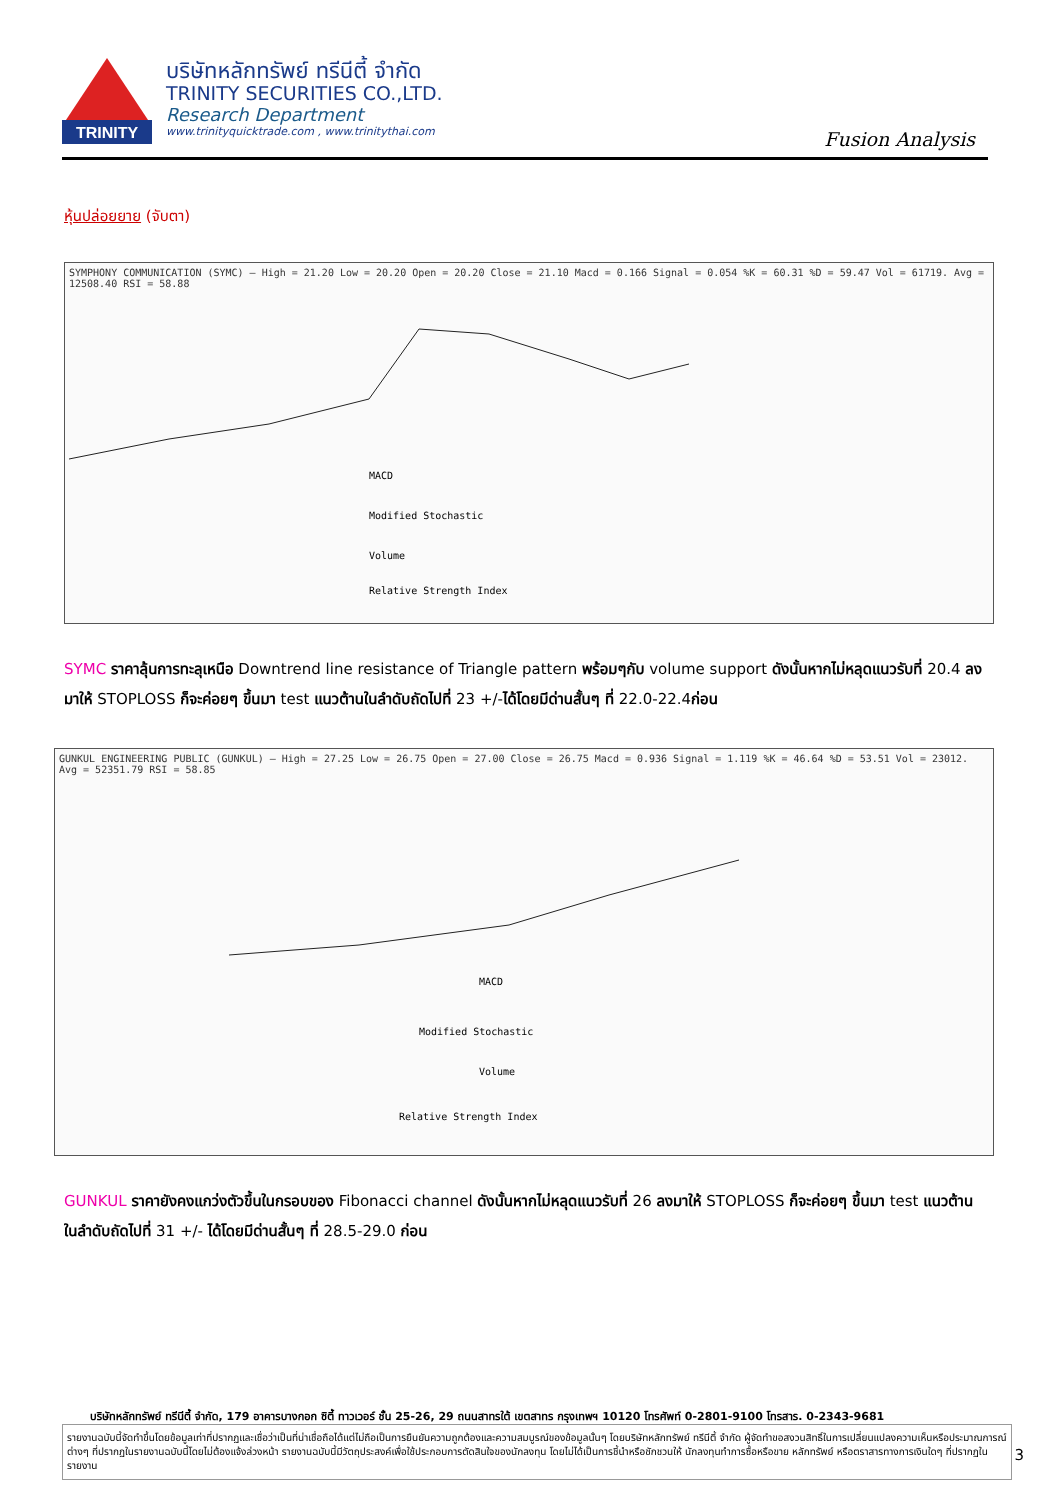TRINITY
บริษัทหลักทรัพย์ ทรีนีตี้ จำกัด
TRINITY SECURITIES CO.,LTD.
Research Department
www.trinityquicktrade.com , www.trinitythai.com
Fusion Analysis
หุ้นปล่อยยาย (จับตา)
SYMPHONY COMMUNICATION (SYMC) — High = 21.20 Low = 20.20 Open = 20.20 Close = 21.10 Macd = 0.166 Signal = 0.054 %K = 60.31 %D = 59.47 Vol = 61719. Avg = 12508.40 RSI = 58.88
MACD
Modified Stochastic
Volume
Relative Strength Index
SYMC ราคาลุ้นการทะลุเหนือ Downtrend line resistance of Triangle pattern พร้อมๆกับ volume support ดังนั้นหากไม่หลุดแนวรับที่ 20.4 ลงมาให้ STOPLOSS ก็จะค่อยๆ ขึ้นมา test แนวต้านในลำดับถัดไปที่ 23 +/-ได้โดยมีด่านสั้นๆ ที่ 22.0-22.4ก่อน
GUNKUL ENGINEERING PUBLIC (GUNKUL) — High = 27.25 Low = 26.75 Open = 27.00 Close = 26.75 Macd = 0.936 Signal = 1.119 %K = 46.64 %D = 53.51 Vol = 23012. Avg = 52351.79 RSI = 58.85
MACD
Modified Stochastic
Volume
Relative Strength Index
GUNKUL ราคายังคงแกว่งตัวขึ้นในกรอบของ Fibonacci channel ดังนั้นหากไม่หลุดแนวรับที่ 26 ลงมาให้ STOPLOSS ก็จะค่อยๆ ขึ้นมา test แนวต้านในลำดับถัดไปที่ 31 +/- ได้โดยมีด่านสั้นๆ ที่ 28.5-29.0 ก่อน
บริษัทหลักทรัพย์ ทรีนีตี้ จำกัด, 179 อาคารบางกอก ซิตี้ ทาวเวอร์ ชั้น 25-26, 29 ถนนสาทรใต้ เขตสาทร กรุงเทพฯ 10120 โทรศัพท์ 0-2801-9100 โทรสาร. 0-2343-9681
รายงานฉบับนี้จัดทำขึ้นโดยข้อมูลเท่าที่ปรากฏและเชื่อว่าเป็นที่น่าเชื่อถือได้แต่ไม่ถือเป็นการยืนยันความถูกต้องและความสมบูรณ์ของข้อมูลนั้นๆ โดยบริษัทหลักทรัพย์ ทรีนีตี้ จำกัด ผู้จัดทำขอสงวนสิทธิ์ในการเปลี่ยนแปลงความเห็นหรือประมาณการณ์ต่างๆ ที่ปรากฏในรายงานฉบับนี้โดยไม่ต้องแจ้งล่วงหน้า รายงานฉบับนี้มีวัตถุประสงค์เพื่อใช้ประกอบการตัดสินใจของนักลงทุน โดยไม่ได้เป็นการชี้นำหรือชักชวนให้ นักลงทุนทำการซื้อหรือขาย หลักทรัพย์ หรือตราสารทางการเงินใดๆ ที่ปรากฏในรายงาน
3